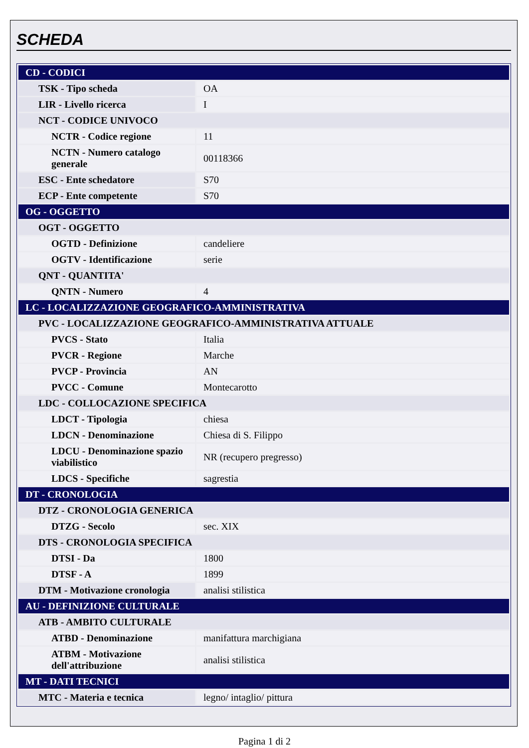SCHEDA
| CD - CODICI | |
| TSK - Tipo scheda | OA |
| LIR - Livello ricerca | I |
| NCT - CODICE UNIVOCO | |
| NCTR - Codice regione | 11 |
| NCTN - Numero catalogo generale | 00118366 |
| ESC - Ente schedatore | S70 |
| ECP - Ente competente | S70 |
| OG - OGGETTO | |
| OGT - OGGETTO | |
| OGTD - Definizione | candeliere |
| OGTV - Identificazione | serie |
| QNT - QUANTITA' | |
| QNTN - Numero | 4 |
| LC - LOCALIZZAZIONE GEOGRAFICO-AMMINISTRATIVA | |
| PVC - LOCALIZZAZIONE GEOGRAFICO-AMMINISTRATIVA ATTUALE | |
| PVCS - Stato | Italia |
| PVCR - Regione | Marche |
| PVCP - Provincia | AN |
| PVCC - Comune | Montecarotto |
| LDC - COLLOCAZIONE SPECIFICA | |
| LDCT - Tipologia | chiesa |
| LDCN - Denominazione | Chiesa di S. Filippo |
| LDCU - Denominazione spazio viabilistico | NR (recupero pregresso) |
| LDCS - Specifiche | sagrestia |
| DT - CRONOLOGIA | |
| DTZ - CRONOLOGIA GENERICA | |
| DTZG - Secolo | sec. XIX |
| DTS - CRONOLOGIA SPECIFICA | |
| DTSI - Da | 1800 |
| DTSF - A | 1899 |
| DTM - Motivazione cronologia | analisi stilistica |
| AU - DEFINIZIONE CULTURALE | |
| ATB - AMBITO CULTURALE | |
| ATBD - Denominazione | manifattura marchigiana |
| ATBM - Motivazione dell'attribuzione | analisi stilistica |
| MT - DATI TECNICI | |
| MTC - Materia e tecnica | legno/ intaglio/ pittura |
Pagina 1 di 2